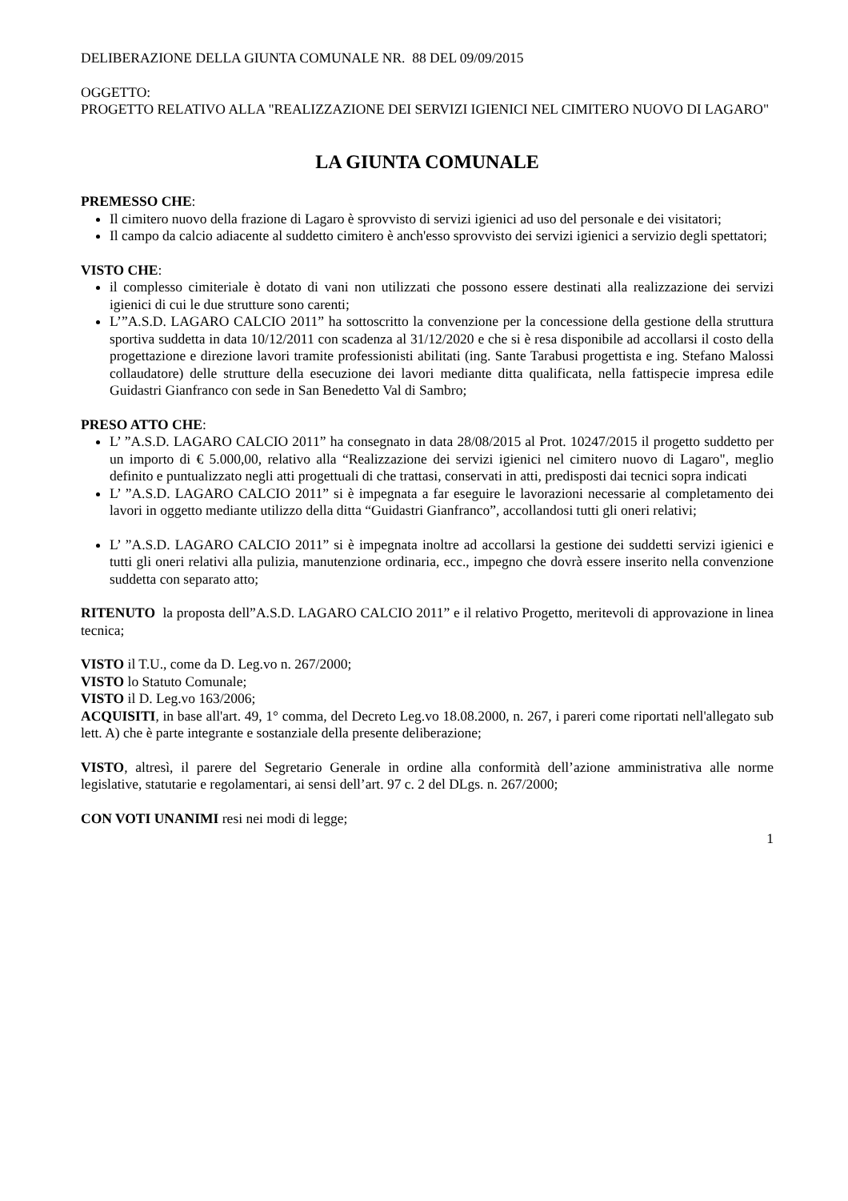DELIBERAZIONE DELLA GIUNTA COMUNALE NR. 88 DEL 09/09/2015
OGGETTO:
PROGETTO RELATIVO ALLA "REALIZZAZIONE DEI SERVIZI IGIENICI NEL CIMITERO NUOVO DI LAGARO"
LA GIUNTA COMUNALE
PREMESSO CHE:
Il cimitero nuovo della frazione di Lagaro è sprovvisto di servizi igienici ad uso del personale e dei visitatori;
Il campo da calcio adiacente al suddetto cimitero è anch'esso sprovvisto dei servizi igienici a servizio degli spettatori;
VISTO CHE:
il complesso cimiteriale è dotato di vani non utilizzati che possono essere destinati alla realizzazione dei servizi igienici di cui le due strutture sono carenti;
L’”A.S.D. LAGARO CALCIO 2011” ha sottoscritto la convenzione per la concessione della gestione della struttura sportiva suddetta in data 10/12/2011 con scadenza al 31/12/2020 e che si è resa disponibile ad accollarsi il costo della progettazione e direzione lavori tramite professionisti abilitati (ing. Sante Tarabusi progettista e ing. Stefano Malossi collaudatore) delle strutture della esecuzione dei lavori mediante ditta qualificata, nella fattispecie impresa edile Guidastri Gianfranco con sede in San Benedetto Val di Sambro;
PRESO ATTO CHE:
L’ ”A.S.D. LAGARO CALCIO 2011” ha consegnato in data 28/08/2015 al Prot. 10247/2015 il progetto suddetto per un importo di € 5.000,00, relativo alla “Realizzazione dei servizi igienici nel cimitero nuovo di Lagaro", meglio definito e puntualizzato negli atti progettuali di che trattasi, conservati in atti, predisposti dai tecnici sopra indicati
L’ ”A.S.D. LAGARO CALCIO 2011” si è impegnata a far eseguire le lavorazioni necessarie al completamento dei lavori in oggetto mediante utilizzo della ditta “Guidastri Gianfranco”, accollandosi tutti gli oneri relativi;
L’ ”A.S.D. LAGARO CALCIO 2011” si è impegnata inoltre ad accollarsi la gestione dei suddetti servizi igienici e tutti gli oneri relativi alla pulizia, manutenzione ordinaria, ecc., impegno che dovrà essere inserito nella convenzione suddetta con separato atto;
RITENUTO la proposta dell”A.S.D. LAGARO CALCIO 2011” e il relativo Progetto, meritevoli di approvazione in linea tecnica;
VISTO il T.U., come da D. Leg.vo n. 267/2000;
VISTO lo Statuto Comunale;
VISTO il D. Leg.vo 163/2006;
ACQUISITI, in base all'art. 49, 1° comma, del Decreto Leg.vo 18.08.2000, n. 267, i pareri come riportati nell'allegato sub lett. A) che è parte integrante e sostanziale della presente deliberazione;
VISTO, altresì, il parere del Segretario Generale in ordine alla conformità dell’azione amministrativa alle norme legislative, statutarie e regolamentari, ai sensi dell’art. 97 c. 2 del DLgs. n. 267/2000;
CON VOTI UNANIMI resi nei modi di legge;
1